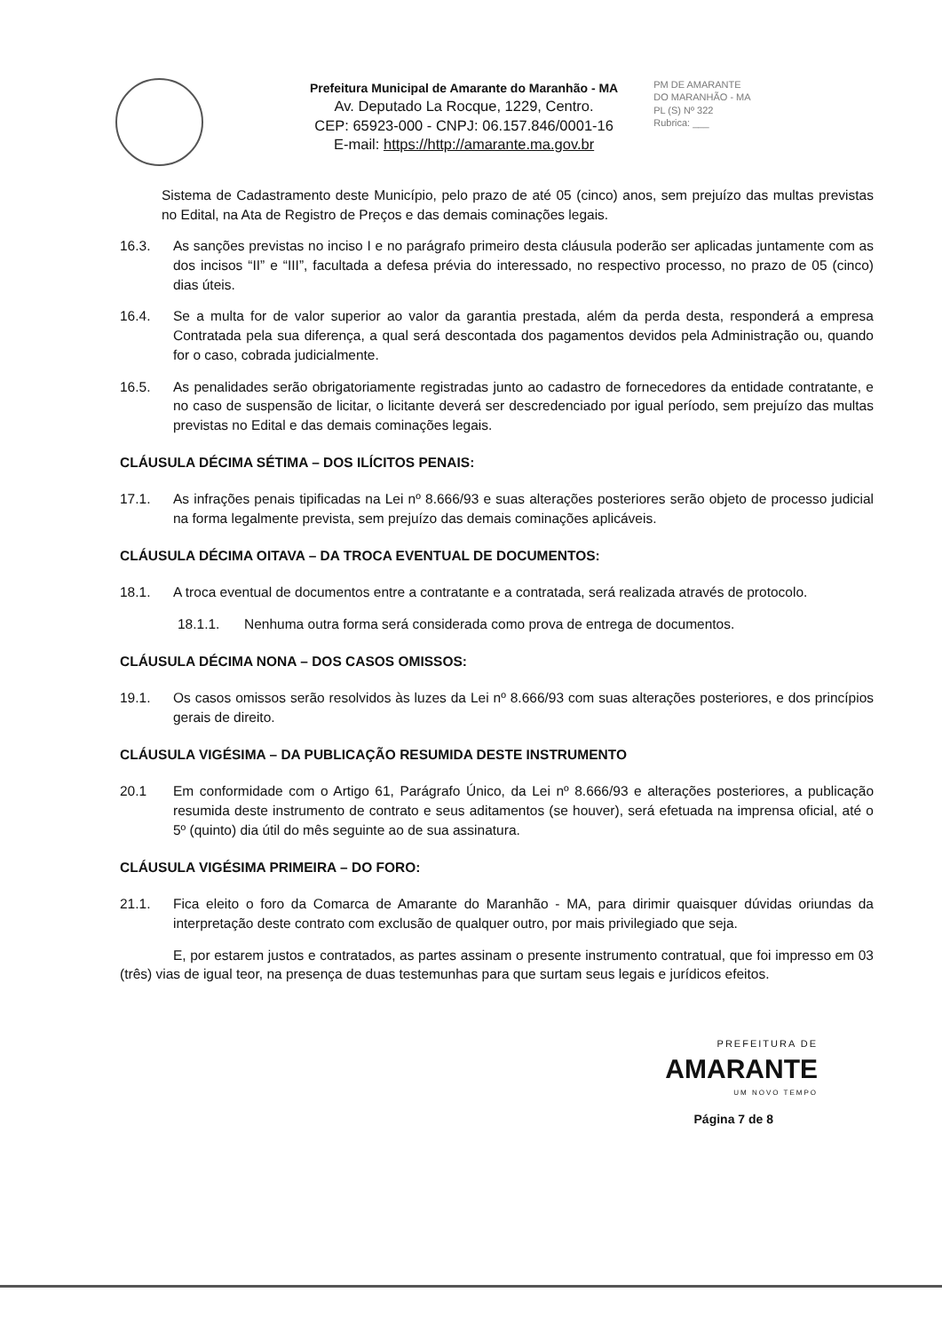Prefeitura Municipal de Amarante do Maranhão - MA
Av. Deputado La Rocque, 1229, Centro.
CEP: 65923-000 - CNPJ: 06.157.846/0001-16
E-mail: https://http://amarante.ma.gov.br
PM DE AMARANTE
DO MARANHÃO - MA
PL (S) Nº 322
Rubrica: ___
Sistema de Cadastramento deste Município, pelo prazo de até 05 (cinco) anos, sem prejuízo das multas previstas no Edital, na Ata de Registro de Preços e das demais cominações legais.
16.3. As sanções previstas no inciso I e no parágrafo primeiro desta cláusula poderão ser aplicadas juntamente com as dos incisos “II” e “III”, facultada a defesa prévia do interessado, no respectivo processo, no prazo de 05 (cinco) dias úteis.
16.4. Se a multa for de valor superior ao valor da garantia prestada, além da perda desta, responderá a empresa Contratada pela sua diferença, a qual será descontada dos pagamentos devidos pela Administração ou, quando for o caso, cobrada judicialmente.
16.5. As penalidades serão obrigatoriamente registradas junto ao cadastro de fornecedores da entidade contratante, e no caso de suspensão de licitar, o licitante deverá ser descredenciado por igual período, sem prejuízo das multas previstas no Edital e das demais cominações legais.
CLÁUSULA DÉCIMA SÉTIMA – DOS ILÍCITOS PENAIS:
17.1. As infrações penais tipificadas na Lei nº 8.666/93 e suas alterações posteriores serão objeto de processo judicial na forma legalmente prevista, sem prejuízo das demais cominações aplicáveis.
CLÁUSULA DÉCIMA OITAVA – DA TROCA EVENTUAL DE DOCUMENTOS:
18.1. A troca eventual de documentos entre a contratante e a contratada, será realizada através de protocolo.
18.1.1. Nenhuma outra forma será considerada como prova de entrega de documentos.
CLÁUSULA DÉCIMA NONA – DOS CASOS OMISSOS:
19.1. Os casos omissos serão resolvidos às luzes da Lei nº 8.666/93 com suas alterações posteriores, e dos princípios gerais de direito.
CLÁUSULA VIGÉSIMA – DA PUBLICAÇÃO RESUMIDA DESTE INSTRUMENTO
20.1 Em conformidade com o Artigo 61, Parágrafo Único, da Lei nº 8.666/93 e alterações posteriores, a publicação resumida deste instrumento de contrato e seus aditamentos (se houver), será efetuada na imprensa oficial, até o 5º (quinto) dia útil do mês seguinte ao de sua assinatura.
CLÁUSULA VIGÉSIMA PRIMEIRA – DO FORO:
21.1. Fica eleito o foro da Comarca de Amarante do Maranhão - MA, para dirimir quaisquer dúvidas oriundas da interpretação deste contrato com exclusão de qualquer outro, por mais privilegiado que seja.
E, por estarem justos e contratados, as partes assinam o presente instrumento contratual, que foi impresso em 03 (três) vias de igual teor, na presença de duas testemunhas para que surtam seus legais e jurídicos efeitos.
PREFEITURA DE
AMARANTE
UM NOVO TEMPO
Página 7 de 8